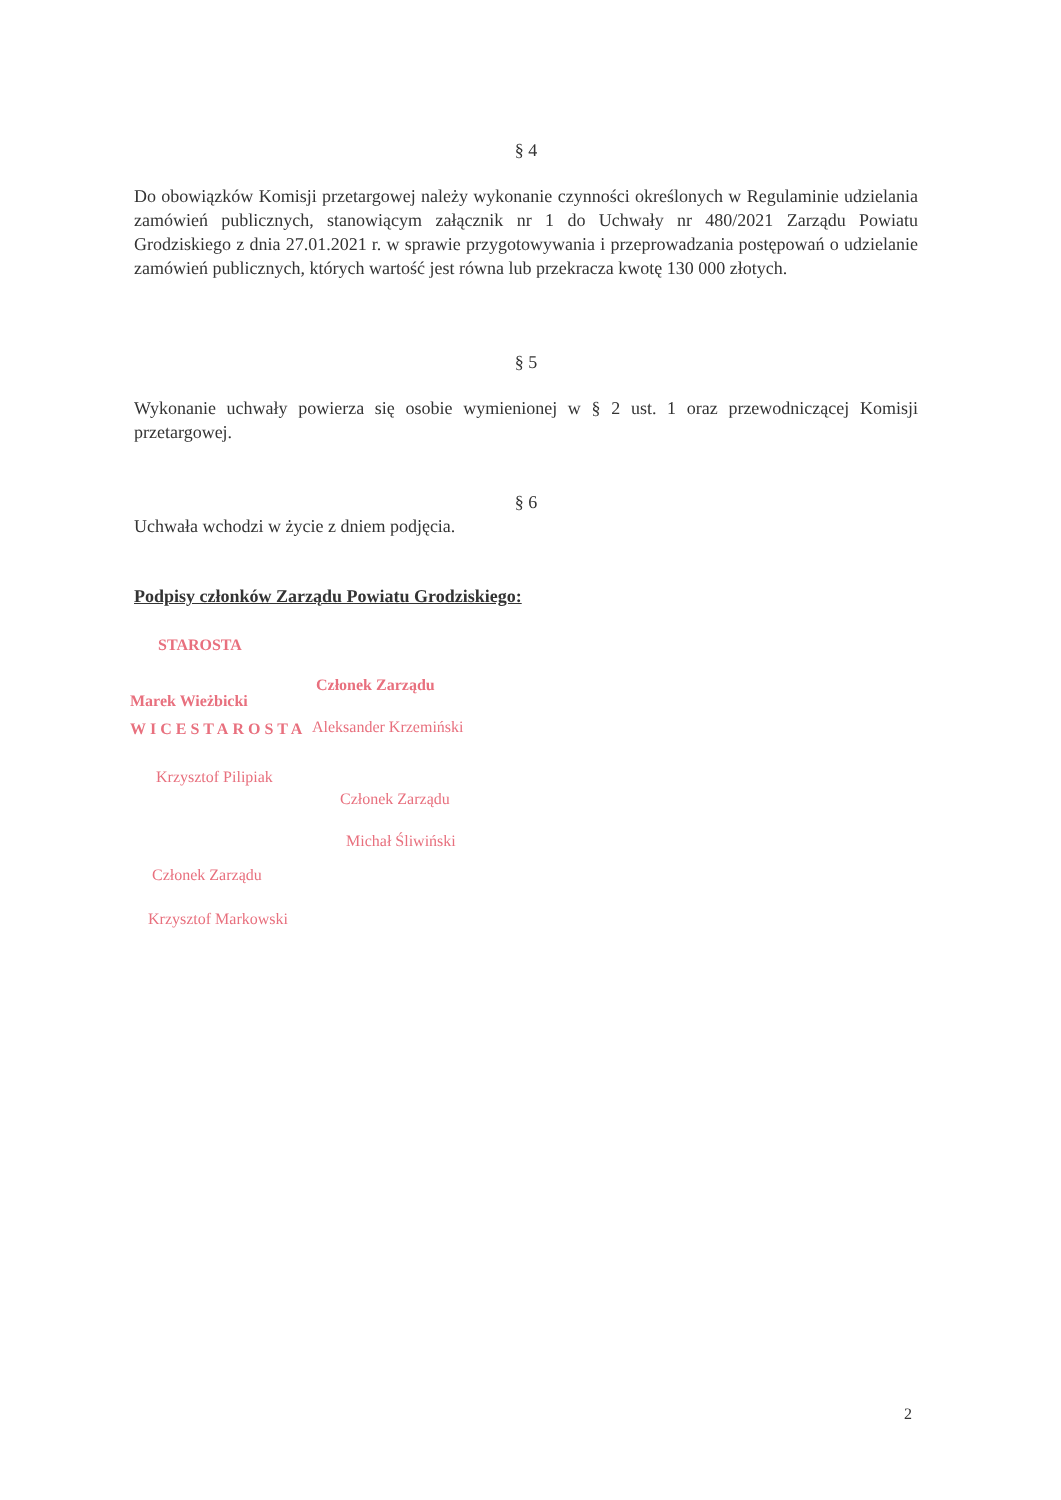§ 4
Do obowiązków Komisji przetargowej należy wykonanie czynności określonych w Regulaminie udzielania zamówień publicznych, stanowiącym załącznik nr 1 do Uchwały nr 480/2021 Zarządu Powiatu Grodziskiego z dnia 27.01.2021 r. w sprawie przygotowywania i przeprowadzania postępowań o udzielanie zamówień publicznych, których wartość jest równa lub przekracza kwotę 130 000 złotych.
§ 5
Wykonanie uchwały powierza się osobie wymienionej w § 2 ust. 1 oraz przewodniczącej Komisji przetargowej.
§ 6
Uchwała wchodzi w życie z dniem podjęcia.
Podpisy członków Zarządu Powiatu Grodziskiego:
STAROSTA
Marek Wieżbicki
WICESTAROSTA
Krzysztof Pilipiak
Członek Zarządu
Krzysztof Markowski
Członek Zarządu
Aleksander Krzemiński
Członek Zarządu
Michał Śliwiński
2